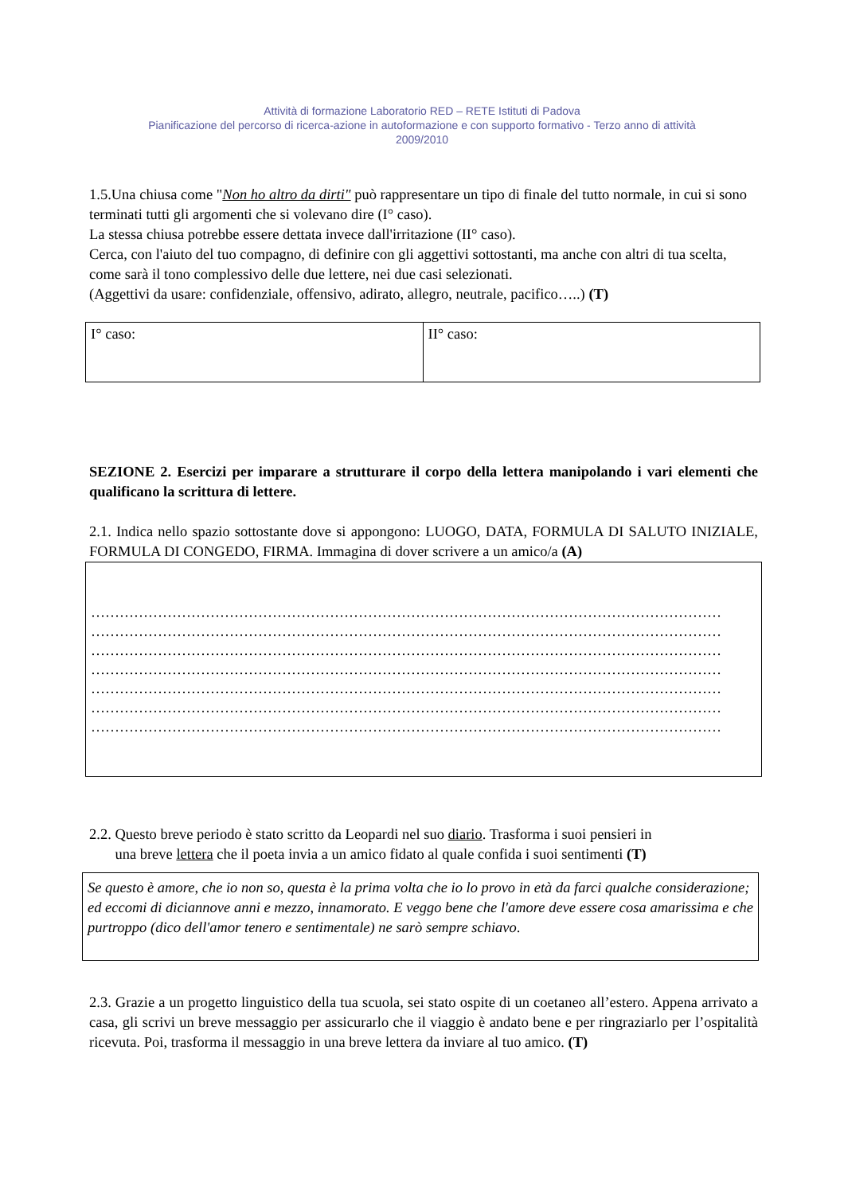Attività di formazione Laboratorio RED – RETE Istituti di Padova
Pianificazione del percorso di ricerca-azione in autoformazione e con supporto formativo - Terzo anno di attività
2009/2010
1.5.Una chiusa come "Non ho altro da dirti" può rappresentare un tipo di finale del tutto normale, in cui si sono terminati tutti gli argomenti che si volevano dire (I° caso).
La stessa chiusa potrebbe essere dettata invece dall'irritazione (II° caso).
Cerca, con l'aiuto del tuo compagno, di definire con gli aggettivi sottostanti, ma anche con altri di tua scelta, come sarà il tono complessivo delle due lettere, nei due casi selezionati.
(Aggettivi da usare: confidenziale, offensivo, adirato, allegro, neutrale, pacifico…..) (T)
| I° caso: | II° caso: |
SEZIONE 2. Esercizi per imparare a strutturare il corpo della lettera manipolando i vari elementi che qualificano la scrittura di lettere.
2.1. Indica nello spazio sottostante dove si appongono: LUOGO, DATA, FORMULA DI SALUTO INIZIALE, FORMULA DI CONGEDO, FIRMA. Immagina di dover scrivere a un amico/a (A)
……………………………………………………………………………………………………………………
……………………………………………………………………………………………………………………
……………………………………………………………………………………………………………………
……………………………………………………………………………………………………………………
……………………………………………………………………………………………………………………
……………………………………………………………………………………………………………………
……………………………………………………………………………………………………………………
2.2. Questo breve periodo è stato scritto da Leopardi nel suo diario. Trasforma i suoi pensieri in
una breve lettera che il poeta invia a un amico fidato al quale confida i suoi sentimenti (T)
Se questo è amore, che io non so, questa è la prima volta che io lo provo in età da farci qualche considerazione; ed eccomi di diciannove anni e mezzo, innamorato. E veggo bene che l'amore deve essere cosa amarissima e che purtroppo (dico dell'amor tenero e sentimentale) ne sarò sempre schiavo.
2.3. Grazie a un progetto linguistico della tua scuola, sei stato ospite di un coetaneo all’estero. Appena arrivato a casa, gli scrivi un breve messaggio per assicurarlo che il viaggio è andato bene e per ringraziarlo per l’ospitalità ricevuta. Poi, trasforma il messaggio in una breve lettera da inviare al tuo amico. (T)